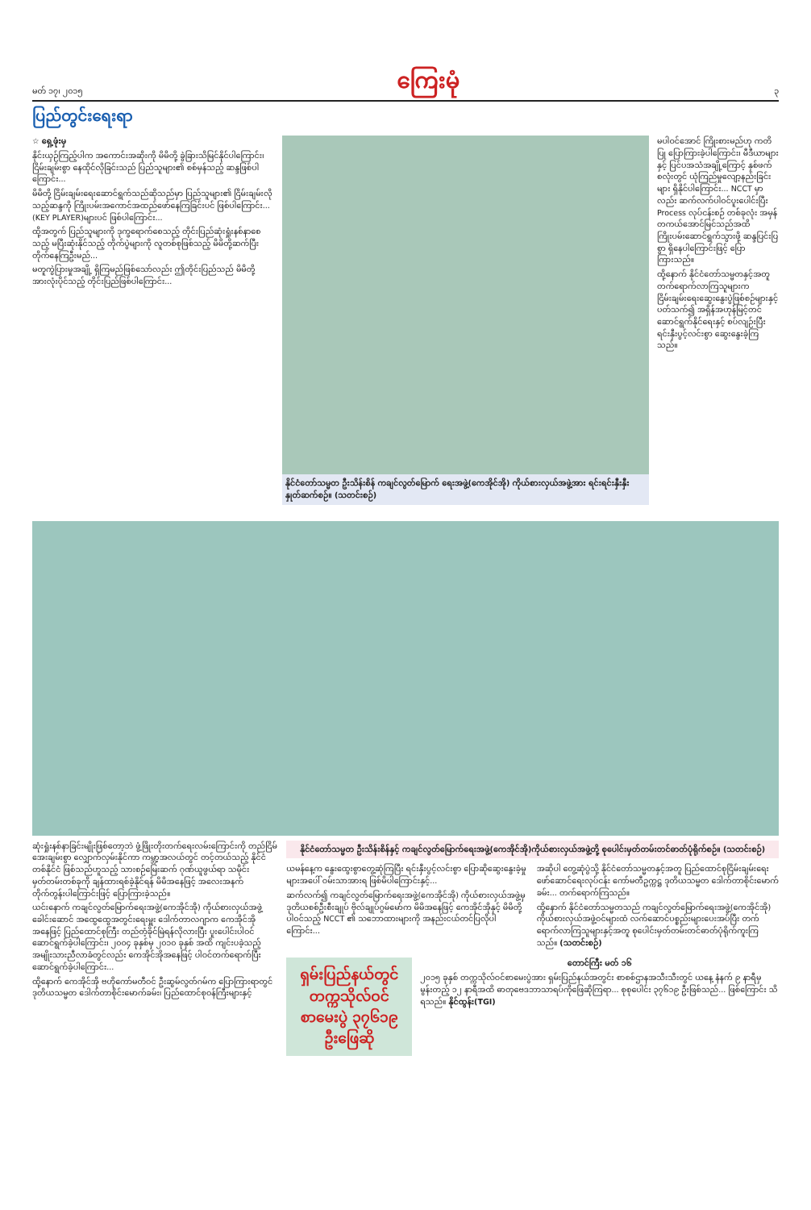မတ် ၁၇၊ ၂၀၁၅ ကြေးမုံ ၃
ပြည်တွင်းရေးရာ
☆ ရှေ့ဖုံးမှ
နိုင်းယှဉ်ကြည့်ပါက အကောင်းအဆိုးကို မိမိတို့ ခွဲခြားသိမြင်နိုင်ပါကြောင်း၊ ငြိမ်းချမ်းစွာ နေထိုင်လိုခြင်းသည် ပြည်သူများ၏ စစ်မှန်သည့် ဆန္ဒဖြစ်ပါကြောင်း...
မိမိတို့ ငြိမ်းချမ်းရေးဆောင်ရွက်သည်ဆိုသည်မှာ ပြည်သူများ၏ ငြိမ်းချမ်းလိုသည့်ဆန္ဒကို ကြိုးပမ်းအကောင်အထည်ဖော်နေကြခြင်းပင် ဖြစ်ပါကြောင်း... (KEY PLAYER)များပင် ဖြစ်ပါကြောင်း...
ထို့အတွက် ပြည်သူများကို ဒုက္ခရောက်စေသည့် တိုင်းပြည်ဆုံးရှုံးနစ်နာစေသည့် မပြီးဆုံးနိုင်သည့် တိုက်ပွဲများကို လူတစ်စုဖြစ်သည့် မိမိတို့ဆက်ပြီး တိုက်နေကြဦးမည်...
မတူကွဲပြားမှုအချို့ ရှိကြမည်ဖြစ်သော်လည်း ဤတိုင်းပြည်သည် မိမိတို့ အားလုံးပိုင်သည့် တိုင်းပြည်ဖြစ်ပါကြောင်း...
နိုင်ငံတော်သမ္မတ ဦးသိန်းစိန် ကချင်လွတ်မြောက် ရေးအဖွဲ့(ကေအိုင်အို) ကိုယ်စားလှယ်အဖွဲ့အား ရင်းရင်းနှီးနှီးနှုတ်ဆက်စဉ်။ (သတင်းစဉ်)
မပါဝင်အောင် ကြိုးစားမည်ဟု ကတိပြု ပြောကြားခဲ့ပါကြောင်း၊ မီဒီယာများနှင့် ပြင်ပအသံအချို့ကြောင့် နှစ်ဖက်စလုံးတွင် ယုံကြည်မှုလျော့နည်းခြင်းများ ရှိနိုင်ပါကြောင်း... NCCT မှာလည်း ဆက်လက်ပါဝင်ပူးပေါင်းပြီး Process လုပ်ငန်းစဉ် တစ်ခုလုံး အမှန်တကယ်အောင်မြင်သည်အထိ ကြိုးပမ်းဆောင်ရွက်သွားဖို့ ဆန္ဒပြင်းပြစွာ ရှိနေပါကြောင်းဖြင့် ပြောကြားသည်။
ထို့နောက် နိုင်ငံတော်သမ္မတနှင့်အတူ တက်ရောက်လာကြသူများက ငြိမ်းချမ်းရေးဆွေးနွေးပွဲဖြစ်စဉ်များနှင့် ပတ်သက်၍ အရှိန်အဟုန်မြင့်တင် ဆောင်ရွက်နိုင်ရေးနှင့် စပ်လျဉ်းပြီး ရင်းနှီးပွင့်လင်းစွာ ဆွေးနွေးခဲ့ကြသည်။
ဆုံးရှုံးနစ်နာခြင်းမျိုးဖြစ်တော့ဘဲ ဖွံ့ဖြိုးတိုးတက်ရေးလမ်းကြောင်းကို တည်ငြိမ်အေးချမ်းစွာ လျှောက်လှမ်းနိုင်ကာ ကမ္ဘာ့အလယ်တွင် တင့်တယ်သည့် နိုင်ငံတစ်နိုင်ငံ ဖြစ်သည်ဟူသည့် သားစဉ်မြေးဆက် ဂုဏ်ယူဖွယ်ရာ သမိုင်းမှတ်တမ်းတစ်ခုကို ချန်ထားရစ်ခဲ့နိုင်ရန် မိမိအနေဖြင့် အလေးအနက် တိုက်တွန်းပါကြောင်းဖြင့် ပြောကြားခဲ့သည်။
ယင်းနောက် ကချင်လွတ်မြောက်ရေးအဖွဲ့(ကေအိုင်အို) ကိုယ်စားလှယ်အဖွဲ့ခေါင်းဆောင် အထွေထွေအတွင်းရေးမှူး ဒေါက်တာလဂျာက ကေအိုင်အိုအနေဖြင့် ပြည်ထောင်စုကြီး တည်တံ့ခိုင်မြဲရန်လိုလားပြီး ပူးပေါင်းပါဝင်ဆောင်ရွက်ခဲ့ပါကြောင်း၊ ၂၀၀၄ ခုနှစ်မှ ၂၀၁၀ ခုနှစ် အထိ ကျင်းပခဲ့သည့် အမျိုးသားညီလာခံတွင်လည်း ကေအိုင်အိုအနေဖြင့် ပါဝင်တက်ရောက်ပြီး ဆောင်ရွက်ခဲ့ပါကြောင်း...
ထို့နောက် ကေအိုင်အို ဗဟိုကော်မတီဝင် ဦးဆွမ်လွတ်ဂမ်က ပြောကြားရာတွင် ဒုတိယသမ္မတ ဒေါက်တာစိုင်းမောက်ခမ်း၊ ပြည်ထောင်စုဝန်ကြီးများနှင့်
နိုင်ငံတော်သမ္မတ ဦးသိန်းစိန်နှင့် ကချင်လွတ်မြောက်ရေးအဖွဲ့(ကေအိုင်အို)ကိုယ်စားလှယ်အဖွဲ့တို့ စုပေါင်းမှတ်တမ်းတင်ဓာတ်ပုံရိုက်စဉ်။ (သတင်းစဉ်)
ယမန်နေ့က နွေးထွေးစွာတွေ့ဆုံကြပြီး ရင်းနှီးပွင့်လင်းစွာ ပြောဆိုဆွေးနွေးခဲ့မှုများအပေါ် ဝမ်းသာအားရ ဖြစ်မိပါကြောင်းနှင့်...
ဆက်လက်၍ ကချင်လွတ်မြောက်ရေးအဖွဲ့(ကေအိုင်အို) ကိုယ်စားလှယ်အဖွဲ့မှ ဒုတိယစစ်ဦးစီးချုပ် ဗိုလ်ချုပ်ဂွမ်မော်က မိမိအနေဖြင့် ကေအိုင်အိုနှင့် မိမိတို့ ပါဝင်သည့် NCCT ၏ သဘောထားများကို အနည်းငယ်တင်ပြလိုပါကြောင်း...
အဆိုပါ တွေ့ဆုံပွဲသို့ နိုင်ငံတော်သမ္မတနှင့်အတူ ပြည်ထောင်စုငြိမ်းချမ်းရေးဖော်ဆောင်ရေးလုပ်ငန်း ကော်မတီဥက္ကဋ္ဌ ဒုတိယသမ္မတ ဒေါက်တာစိုင်းမောက်ခမ်း... တက်ရောက်ကြသည်။
ထို့နောက် နိုင်ငံတော်သမ္မတသည် ကချင်လွတ်မြောက်ရေးအဖွဲ့(ကေအိုင်အို) ကိုယ်စားလှယ်အဖွဲ့ဝင်များထံ လက်ဆောင်ပစ္စည်းများပေးအပ်ပြီး တက်ရောက်လာကြသူများနှင့်အတူ စုပေါင်းမှတ်တမ်းတင်ဓာတ်ပုံရိုက်ကူးကြသည်။ (သတင်းစဉ်)
ရှမ်းပြည်နယ်တွင် တက္ကသိုလ်ဝင်စာမေးပွဲ ၃၇၆၁၉ ဦးဖြေဆို
တောင်ကြီး မတ် ၁၆
၂၀၁၅ ခုနှစ် တက္ကသိုလ်ဝင်စာမေးပွဲအား ရှမ်းပြည်နယ်အတွင်း စာစစ်ဌာနအသီးသီးတွင် ယနေ့ နံနက် ၉ နာရီမှ မွန်းတည့် ၁၂ နာရီအထိ ဓာတုဗေဒဘာသာရပ်ကိုဖြေဆိုကြရာ... စုစုပေါင်း ၃၇၆၁၉ ဦးဖြစ်သည်... ဖြစ်ကြောင်း သိရသည်။ နိုင်ထွန်း(TGI)